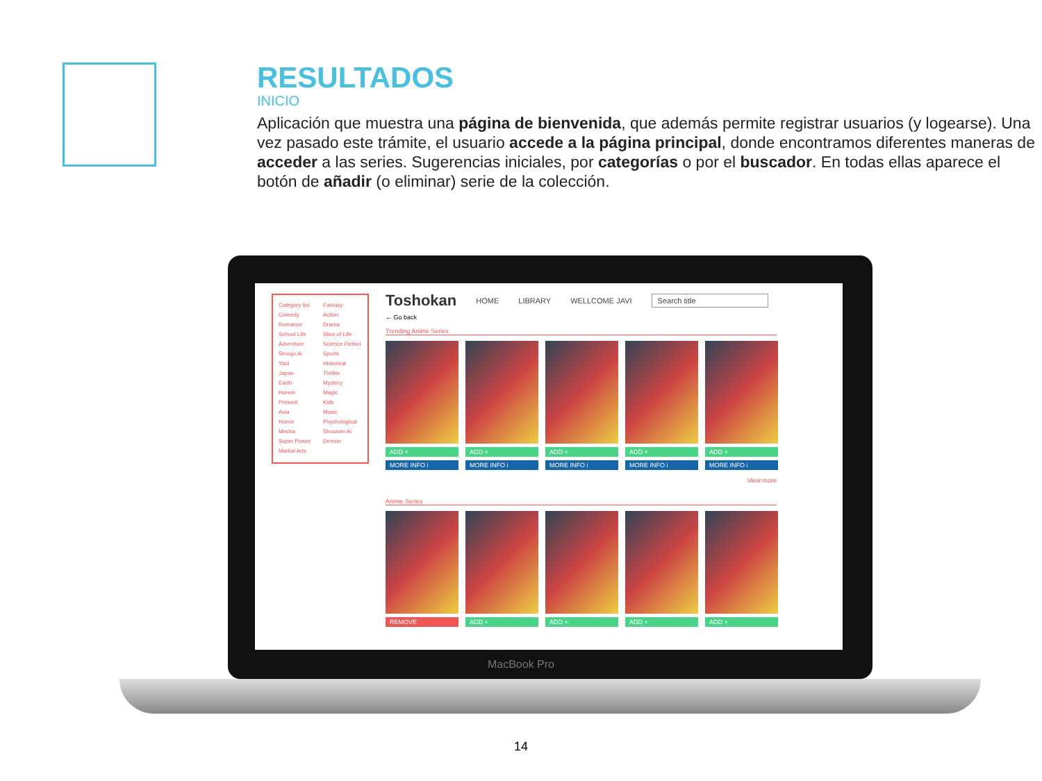RESULTADOS
INICIO
Aplicación que muestra una página de bienvenida, que además permite registrar usuarios (y logearse). Una vez pasado este trámite, el usuario accede a la página principal, donde encontramos diferentes maneras de acceder a las series. Sugerencias iniciales, por categorías o por el buscador. En todas ellas aparece el botón de añadir (o eliminar) serie de la colección.
Category list
Comedy
Romance
School Life
Adventure
Shoujo Ai
Yaoi
Japan
Earth
Harem
Present
Asia
Horror
Mecha
Super Power
Martial Arts
Fantasy
Action
Drama
Slice of Life
Science Fiction
Sports
Historical
Thriller
Mystery
Magic
Kids
Music
Psychological
Shounen Ai
Demon
Toshokan HOME LIBRARY WELLCOME JAVI Search title
← Go back
Trending Anime Series
ADD +
MORE INFO i
ADD +
MORE INFO i
ADD +
MORE INFO i
ADD +
MORE INFO i
ADD +
MORE INFO i
View more
Anime Series
REMOVE ADD + ADD + ADD + ADD +
MacBook Pro
14